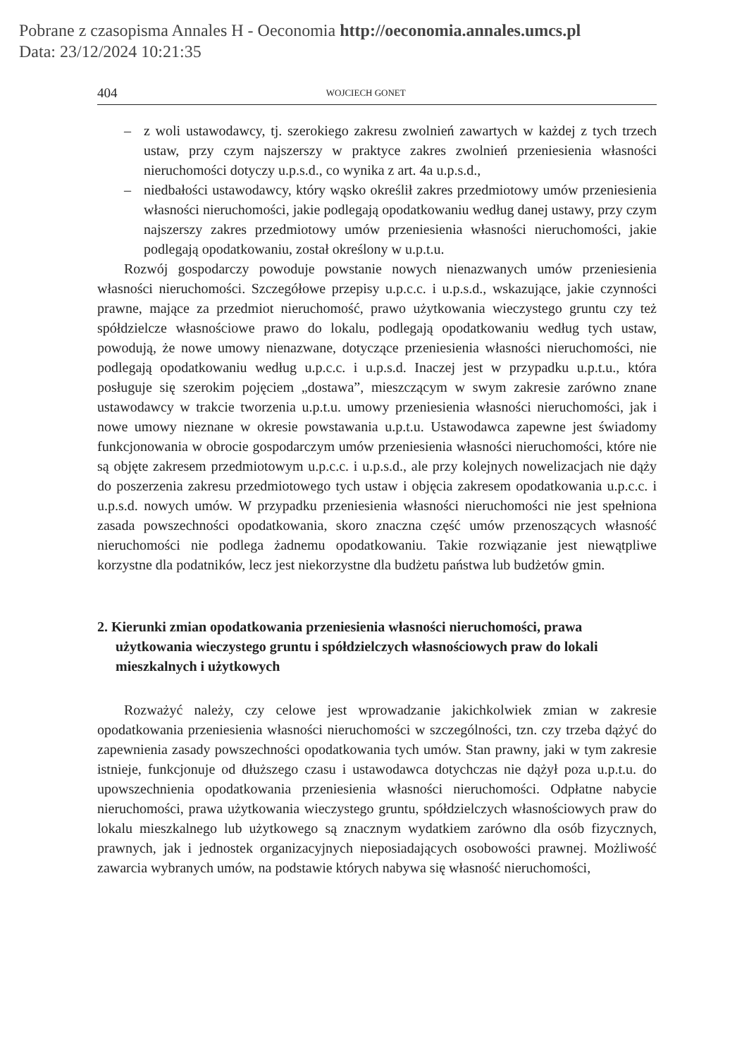Pobrane z czasopisma Annales H - Oeconomia http://oeconomia.annales.umcs.pl
Data: 23/12/2024 10:21:35
404 WOJCIECH GONET
– z woli ustawodawcy, tj. szerokiego zakresu zwolnień zawartych w każdej z tych trzech ustaw, przy czym najszerszy w praktyce zakres zwolnień przeniesienia własności nieruchomości dotyczy u.p.s.d., co wynika z art. 4a u.p.s.d.,
– niedbałości ustawodawcy, który wąsko określił zakres przedmiotowy umów przeniesienia własności nieruchomości, jakie podlegają opodatkowaniu według danej ustawy, przy czym najszerszy zakres przedmiotowy umów przeniesienia własności nieruchomości, jakie podlegają opodatkowaniu, został określony w u.p.t.u.
Rozwój gospodarczy powoduje powstanie nowych nienazwanych umów przeniesienia własności nieruchomości. Szczegółowe przepisy u.p.c.c. i u.p.s.d., wskazujące, jakie czynności prawne, mające za przedmiot nieruchomość, prawo użytkowania wieczystego gruntu czy też spółdzielcze własnościowe prawo do lokalu, podlegają opodatkowaniu według tych ustaw, powodują, że nowe umowy nienazwane, dotyczące przeniesienia własności nieruchomości, nie podlegają opodatkowaniu według u.p.c.c. i u.p.s.d. Inaczej jest w przypadku u.p.t.u., która posługuje się szerokim pojęciem „dostawa”, mieszczącym w swym zakresie zarówno znane ustawodawcy w trakcie tworzenia u.p.t.u. umowy przeniesienia własności nieruchomości, jak i nowe umowy nieznane w okresie powstawania u.p.t.u. Ustawodawca zapewne jest świadomy funkcjonowania w obrocie gospodarczym umów przeniesienia własności nieruchomości, które nie są objęte zakresem przedmiotowym u.p.c.c. i u.p.s.d., ale przy kolejnych nowelizacjach nie dąży do poszerzenia zakresu przedmiotowego tych ustaw i objęcia zakresem opodatkowania u.p.c.c. i u.p.s.d. nowych umów. W przypadku przeniesienia własności nieruchomości nie jest spełniona zasada powszechności opodatkowania, skoro znaczna część umów przenoszących własność nieruchomości nie podlega żadnemu opodatkowaniu. Takie rozwiązanie jest niewątpliwe korzystne dla podatników, lecz jest niekorzystne dla budżetu państwa lub budżetów gmin.
2. Kierunki zmian opodatkowania przeniesienia własności nieruchomości, prawa użytkowania wieczystego gruntu i spółdzielczych własnościowych praw do lokali mieszkalnych i użytkowych
Rozważyć należy, czy celowe jest wprowadzanie jakichkolwiek zmian w zakresie opodatkowania przeniesienia własności nieruchomości w szczególności, tzn. czy trzeba dążyć do zapewnienia zasady powszechności opodatkowania tych umów. Stan prawny, jaki w tym zakresie istnieje, funkcjonuje od dłuższego czasu i ustawodawca dotychczas nie dążył poza u.p.t.u. do upowszechnienia opodatkowania przeniesienia własności nieruchomości. Odpłatne nabycie nieruchomości, prawa użytkowania wieczystego gruntu, spółdzielczych własnościowych praw do lokalu mieszkalnego lub użytkowego są znacznym wydatkiem zarówno dla osób fizycznych, prawnych, jak i jednostek organizacyjnych nieposiadających osobowości prawnej. Możliwość zawarcia wybranych umów, na podstawie których nabywa się własność nieruchomości,